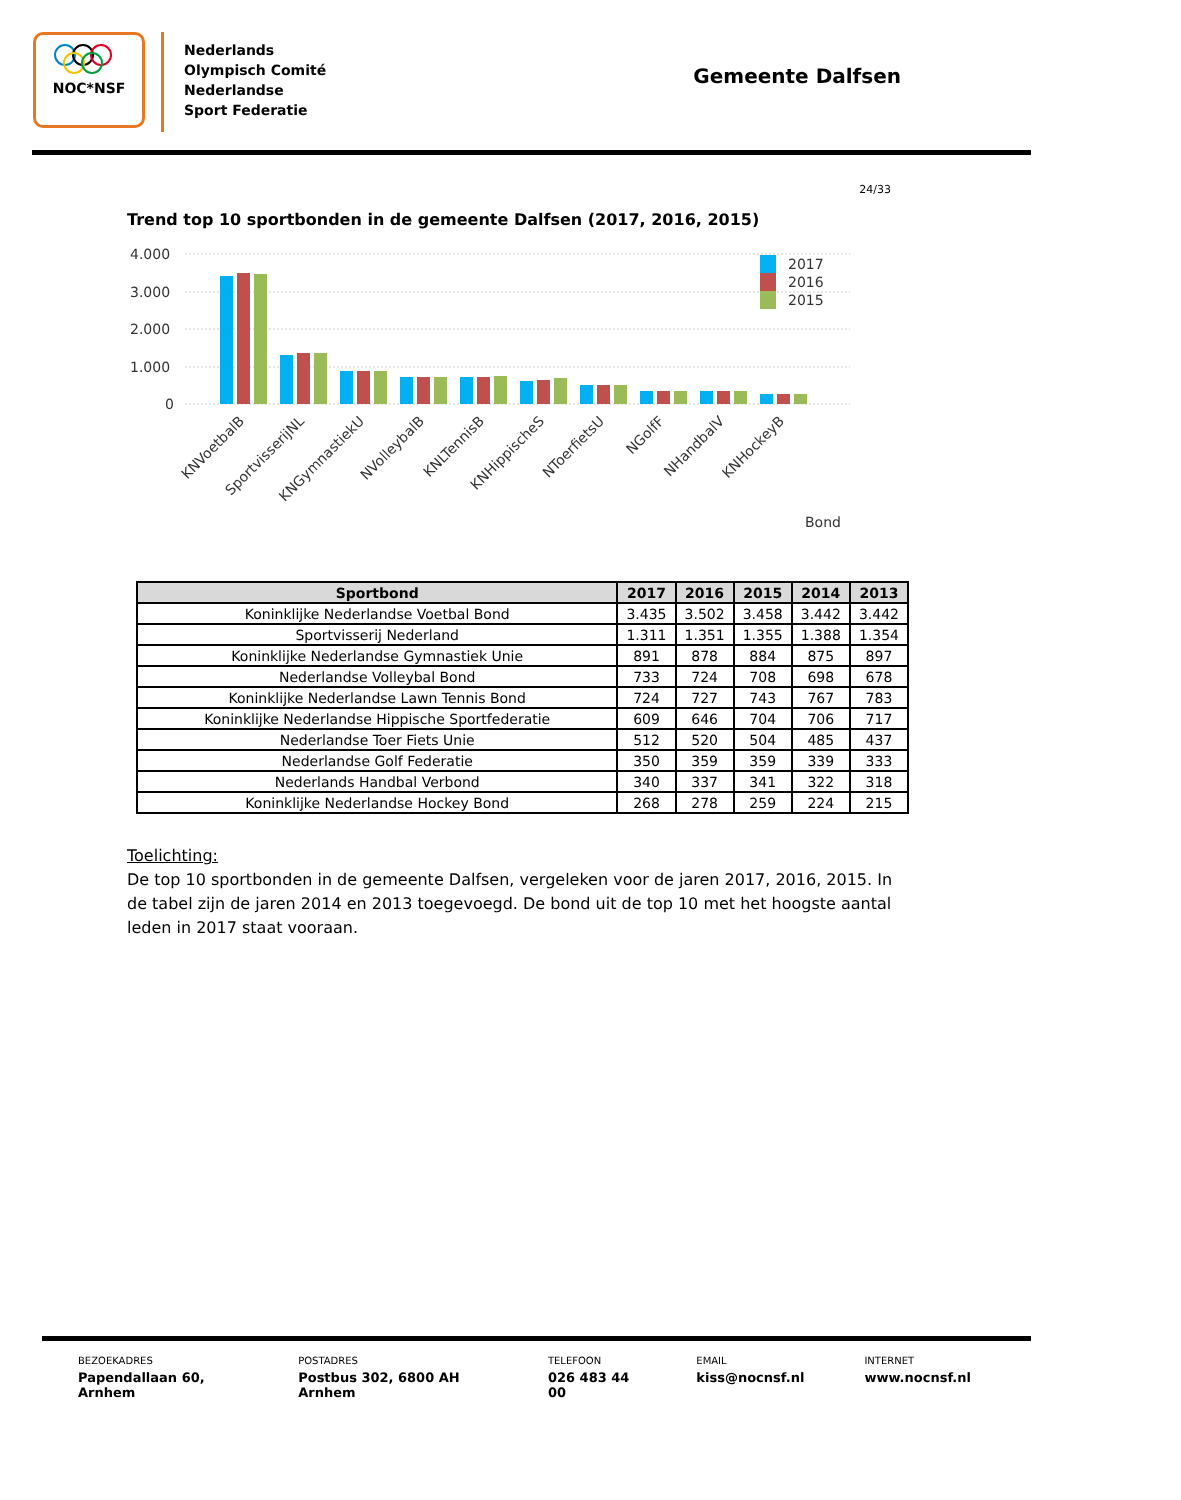NOC*NSF
Nederlands
Olympisch Comité
Nederlandse
Sport Federatie
Gemeente Dalfsen
24/33
Trend top 10 sportbonden in de gemeente Dalfsen (2017, 2016, 2015)
4.000
3.000
2.000
1.000
0
2017
2016
2015
KNVoetbalB
SportvisserijNL
KNGymnastiekU
NVolleybalB
KNLTennisB
KNHippischeS
NToerfietsU
NGolfF
NHandbalV
KNHockeyB
Bond
| Sportbond | 2017 | 2016 | 2015 | 2014 | 2013 |
| --- | --- | --- | --- | --- | --- |
| Koninklijke Nederlandse Voetbal Bond | 3.435 | 3.502 | 3.458 | 3.442 | 3.442 |
| Sportvisserij Nederland | 1.311 | 1.351 | 1.355 | 1.388 | 1.354 |
| Koninklijke Nederlandse Gymnastiek Unie | 891 | 878 | 884 | 875 | 897 |
| Nederlandse Volleybal Bond | 733 | 724 | 708 | 698 | 678 |
| Koninklijke Nederlandse Lawn Tennis Bond | 724 | 727 | 743 | 767 | 783 |
| Koninklijke Nederlandse Hippische Sportfederatie | 609 | 646 | 704 | 706 | 717 |
| Nederlandse Toer Fiets Unie | 512 | 520 | 504 | 485 | 437 |
| Nederlandse Golf Federatie | 350 | 359 | 359 | 339 | 333 |
| Nederlands Handbal Verbond | 340 | 337 | 341 | 322 | 318 |
| Koninklijke Nederlandse Hockey Bond | 268 | 278 | 259 | 224 | 215 |
Toelichting:
De top 10 sportbonden in de gemeente Dalfsen, vergeleken voor de jaren 2017, 2016, 2015. In de tabel zijn de jaren 2014 en 2013 toegevoegd. De bond uit de top 10 met het hoogste aantal leden in 2017 staat vooraan.
BEZOEKADRES
Papendallaan 60, Arnhem
POSTADRES
Postbus 302, 6800 AH Arnhem
TELEFOON
026 483 44 00
EMAIL
kiss@nocnsf.nl
INTERNET
www.nocnsf.nl